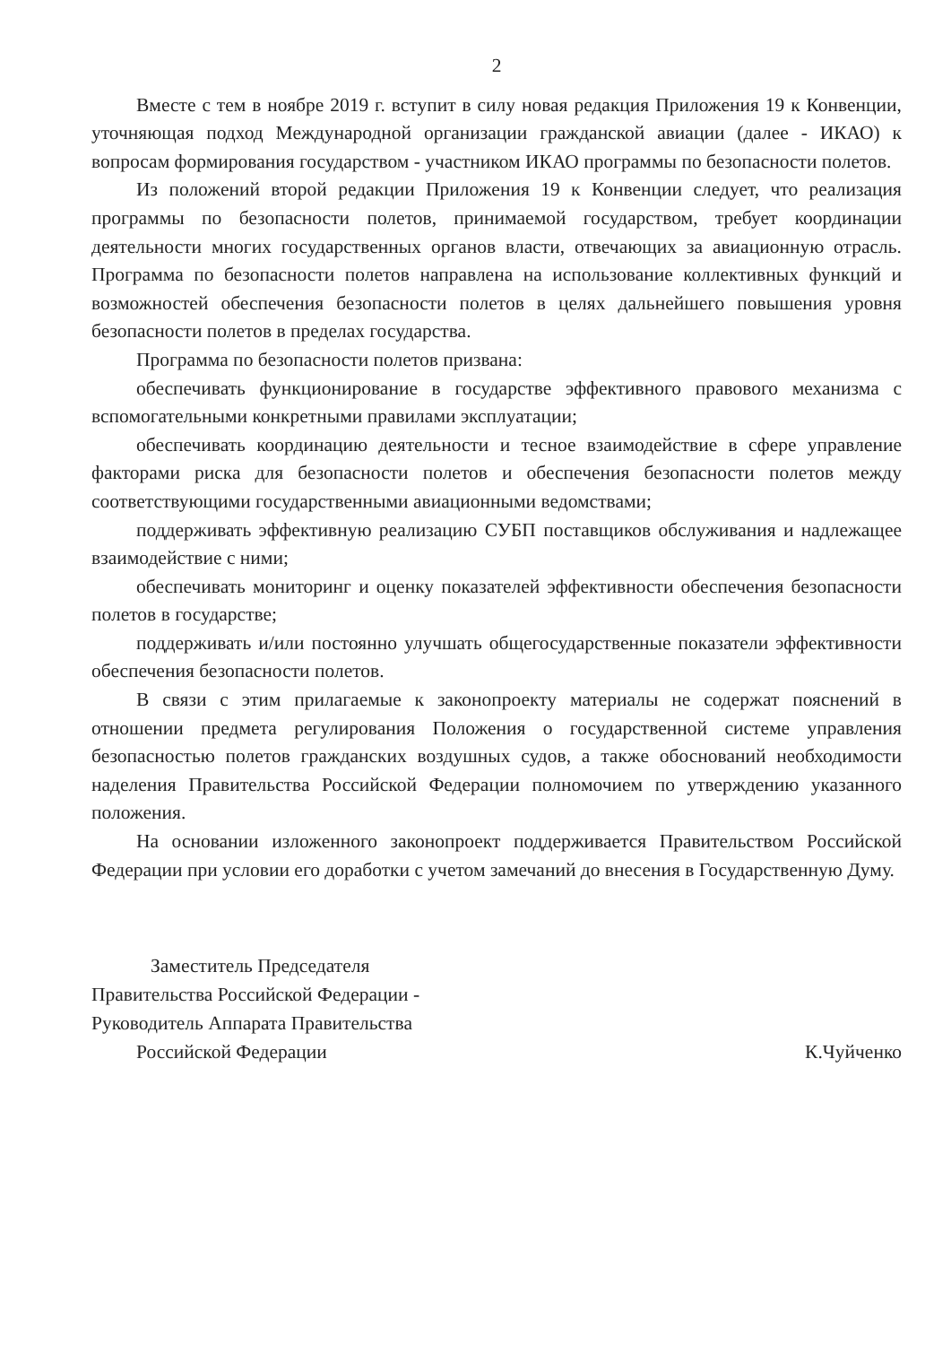2
Вместе с тем в ноябре 2019 г. вступит в силу новая редакция Приложения 19 к Конвенции, уточняющая подход Международной организации гражданской авиации (далее - ИКАО) к вопросам формирования государством - участником ИКАО программы по безопасности полетов.
Из положений второй редакции Приложения 19 к Конвенции следует, что реализация программы по безопасности полетов, принимаемой государством, требует координации деятельности многих государственных органов власти, отвечающих за авиационную отрасль. Программа по безопасности полетов направлена на использование коллективных функций и возможностей обеспечения безопасности полетов в целях дальнейшего повышения уровня безопасности полетов в пределах государства.
Программа по безопасности полетов призвана:
обеспечивать функционирование в государстве эффективного правового механизма с вспомогательными конкретными правилами эксплуатации;
обеспечивать координацию деятельности и тесное взаимодействие в сфере управление факторами риска для безопасности полетов и обеспечения безопасности полетов между соответствующими государственными авиационными ведомствами;
поддерживать эффективную реализацию СУБП поставщиков обслуживания и надлежащее взаимодействие с ними;
обеспечивать мониторинг и оценку показателей эффективности обеспечения безопасности полетов в государстве;
поддерживать и/или постоянно улучшать общегосударственные показатели эффективности обеспечения безопасности полетов.
В связи с этим прилагаемые к законопроекту материалы не содержат пояснений в отношении предмета регулирования Положения о государственной системе управления безопасностью полетов гражданских воздушных судов, а также обоснований необходимости наделения Правительства Российской Федерации полномочием по утверждению указанного положения.
На основании изложенного законопроект поддерживается Правительством Российской Федерации при условии его доработки с учетом замечаний до внесения в Государственную Думу.
Заместитель Председателя
Правительства Российской Федерации -
Руководитель Аппарата Правительства
Российской Федерации К.Чуйченко